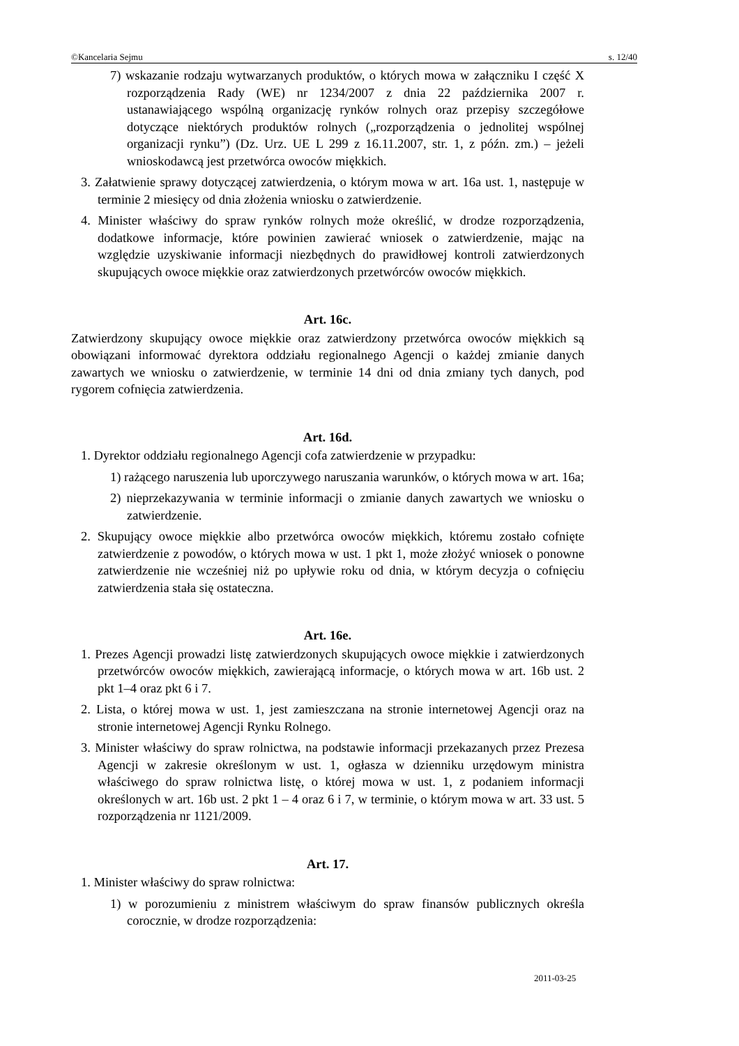©Kancelaria Sejmu s. 12/40
7) wskazanie rodzaju wytwarzanych produktów, o których mowa w załączniku I część X rozporządzenia Rady (WE) nr 1234/2007 z dnia 22 października 2007 r. ustanawiającego wspólną organizację rynków rolnych oraz przepisy szczegółowe dotyczące niektórych produktów rolnych („rozporządzenia o jednolitej wspólnej organizacji rynku”) (Dz. Urz. UE L 299 z 16.11.2007, str. 1, z późn. zm.) – jeżeli wnioskodawcą jest przetwórca owoców miękkich.
3. Załatwienie sprawy dotyczącej zatwierdzenia, o którym mowa w art. 16a ust. 1, następuje w terminie 2 miesięcy od dnia złożenia wniosku o zatwierdzenie.
4. Minister właściwy do spraw rynków rolnych może określić, w drodze rozporządzenia, dodatkowe informacje, które powinien zawierać wniosek o zatwierdzenie, mając na względzie uzyskiwanie informacji niezbędnych do prawidłowej kontroli zatwierdzonych skupujących owoce miękkie oraz zatwierdzonych przetwórców owoców miękkich.
Art. 16c.
Zatwierdzony skupujący owoce miękkie oraz zatwierdzony przetwórca owoców miękkich są obowiązani informować dyrektora oddziału regionalnego Agencji o każdej zmianie danych zawartych we wniosku o zatwierdzenie, w terminie 14 dni od dnia zmiany tych danych, pod rygorem cofnięcia zatwierdzenia.
Art. 16d.
1. Dyrektor oddziału regionalnego Agencji cofa zatwierdzenie w przypadku:
1) rażącego naruszenia lub uporczywego naruszania warunków, o których mowa w art. 16a;
2) nieprzekazywania w terminie informacji o zmianie danych zawartych we wniosku o zatwierdzenie.
2. Skupujący owoce miękkie albo przetwórca owoców miękkich, któremu zostało cofnięte zatwierdzenie z powodów, o których mowa w ust. 1 pkt 1, może złożyć wniosek o ponowne zatwierdzenie nie wcześniej niż po upływie roku od dnia, w którym decyzja o cofnięciu zatwierdzenia stała się ostateczna.
Art. 16e.
1. Prezes Agencji prowadzi listę zatwierdzonych skupujących owoce miękkie i zatwierdzonych przetwórców owoców miękkich, zawierającą informacje, o których mowa w art. 16b ust. 2 pkt 1–4 oraz pkt 6 i 7.
2. Lista, o której mowa w ust. 1, jest zamieszczana na stronie internetowej Agencji oraz na stronie internetowej Agencji Rynku Rolnego.
3. Minister właściwy do spraw rolnictwa, na podstawie informacji przekazanych przez Prezesa Agencji w zakresie określonym w ust. 1, ogłasza w dzienniku urzędowym ministra właściwego do spraw rolnictwa listę, o której mowa w ust. 1, z podaniem informacji określonych w art. 16b ust. 2 pkt 1 – 4 oraz 6 i 7, w terminie, o którym mowa w art. 33 ust. 5 rozporządzenia nr 1121/2009.
Art. 17.
1. Minister właściwy do spraw rolnictwa:
1) w porozumieniu z ministrem właściwym do spraw finansów publicznych określa corocznie, w drodze rozporządzenia:
2011-03-25